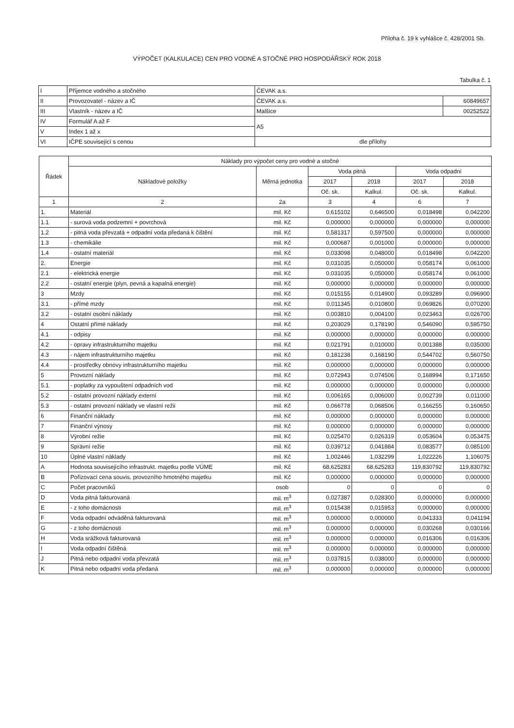Příloha č. 19 k vyhlášce č. 428/2001 Sb.
VÝPOČET (KALKULACE) CEN PRO VODNÉ A STOČNÉ PRO HOSPODÁŘSKÝ ROK 2018
Tabulka č. 1
| I | Příjemce vodného a stočného | ČEVAK a.s. | |
| II | Provozovatel - název a IČ | ČEVAK a.s. | 60849657 |
| III | Vlastník - název a IČ | Malšice | 00252522 |
| IV | Formulář A až F | A5 | |
| V | Index 1 až x | | |
| VI | IČPE související s cenou | dle přílohy | |
| Řádek | Náklady pro výpočet ceny pro vodné a stočné | | | | | |
| --- | --- | --- | --- | --- | --- | --- |
| | Nákladové položky | Měrná jednotka | Voda pitná | | Voda odpadní | |
| | | | 2017 | 2018 | 2017 | 2018 |
| | | | Oč. sk. | Kalkul. | Oč. sk. | Kalkul. |
| 1 | 2 | 2a | 3 | 4 | 6 | 7 |
| 1. | Materiál | mil. Kč | 0,615102 | 0,646500 | 0,018498 | 0,042200 |
| 1.1 | - surová voda podzemní + povrchová | mil. Kč | 0,000000 | 0,000000 | 0,000000 | 0,000000 |
| 1.2 | - pitná voda převzatá + odpadní voda předaná k čištění | mil. Kč | 0,581317 | 0,597500 | 0,000000 | 0,000000 |
| 1.3 | - chemikálie | mil. Kč | 0,000687 | 0,001000 | 0,000000 | 0,000000 |
| 1.4 | - ostatní materiál | mil. Kč | 0,033098 | 0,048000 | 0,018498 | 0,042200 |
| 2. | Energie | mil. Kč | 0,031035 | 0,050000 | 0,058174 | 0,061000 |
| 2.1 | - elektrická energie | mil. Kč | 0,031035 | 0,050000 | 0,058174 | 0,061000 |
| 2.2 | - ostatní energie (plyn, pevná a kapalná energie) | mil. Kč | 0,000000 | 0,000000 | 0,000000 | 0,000000 |
| 3 | Mzdy | mil. Kč | 0,015155 | 0,014900 | 0,093289 | 0,096900 |
| 3.1 | - přímé mzdy | mil. Kč | 0,011345 | 0,010800 | 0,069826 | 0,070200 |
| 3.2 | - ostatní osobní náklady | mil. Kč | 0,003810 | 0,004100 | 0,023463 | 0,026700 |
| 4 | Ostatní přímé náklady | mil. Kč | 0,203029 | 0,178190 | 0,546090 | 0,595750 |
| 4.1 | - odpisy | mil. Kč | 0,000000 | 0,000000 | 0,000000 | 0,000000 |
| 4.2 | - opravy infrastrukturního majetku | mil. Kč | 0,021791 | 0,010000 | 0,001388 | 0,035000 |
| 4.3 | - nájem infrastrukturního majetku | mil. Kč | 0,181238 | 0,168190 | 0,544702 | 0,560750 |
| 4.4 | - prostředky obnovy infrastrukturního majetku | mil. Kč | 0,000000 | 0,000000 | 0,000000 | 0,000000 |
| 5 | Provozní náklady | mil. Kč | 0,072943 | 0,074506 | 0,168994 | 0,171650 |
| 5.1 | - poplatky za vypouštení odpadních vod | mil. Kč | 0,000000 | 0,000000 | 0,000000 | 0,000000 |
| 5.2 | - ostatní provozní náklady externí | mil. Kč | 0,006165 | 0,006000 | 0,002739 | 0,011000 |
| 5.3 | - ostatní provozní náklady ve vlastní režii | mil. Kč | 0,066778 | 0,068506 | 0,166255 | 0,160650 |
| 6 | Finanční náklady | mil. Kč | 0,000000 | 0,000000 | 0,000000 | 0,000000 |
| 7 | Finanční výnosy | mil. Kč | 0,000000 | 0,000000 | 0,000000 | 0,000000 |
| 8 | Výrobní režie | mil. Kč | 0,025470 | 0,026319 | 0,053604 | 0,053475 |
| 9 | Správní režie | mil. Kč | 0,039712 | 0,041884 | 0,083577 | 0,085100 |
| 10 | Úplné vlastní náklady | mil. Kč | 1,002446 | 1,032299 | 1,022226 | 1,106075 |
| A | Hodnota souvisejícího infrastrukt. majetku podle VÚME | mil. Kč | 68,625283 | 68,625283 | 119,830792 | 119,830792 |
| B | Pořizovací cena souvis. provozního hmotného majetku | mil. Kč | 0,000000 | 0,000000 | 0,000000 | 0,000000 |
| C | Počet pracovníků | osob | 0 | 0 | 0 | 0 |
| D | Voda pitná fakturovaná | mil. m<sup>3</sup> | 0,027387 | 0,028300 | 0,000000 | 0,000000 |
| E | - z toho domácnosti | mil. m<sup>3</sup> | 0,015438 | 0,015953 | 0,000000 | 0,000000 |
| F | Voda odpadní odváděná fakturovaná | mil. m<sup>3</sup> | 0,000000 | 0,000000 | 0,041333 | 0,041194 |
| G | - z toho domácnosti | mil. m<sup>3</sup> | 0,000000 | 0,000000 | 0,030268 | 0,030166 |
| H | Voda srážková fakturovaná | mil. m<sup>3</sup> | 0,000000 | 0,000000 | 0,016306 | 0,016306 |
| I | Voda odpadní čištěná | mil. m<sup>3</sup> | 0,000000 | 0,000000 | 0,000000 | 0,000000 |
| J | Pitná nebo odpadní voda převzatá | mil. m<sup>3</sup> | 0,037815 | 0,038000 | 0,000000 | 0,000000 |
| K | Pitná nebo odpadní voda předaná | mil. m<sup>3</sup> | 0,000000 | 0,000000 | 0,000000 | 0,000000 |